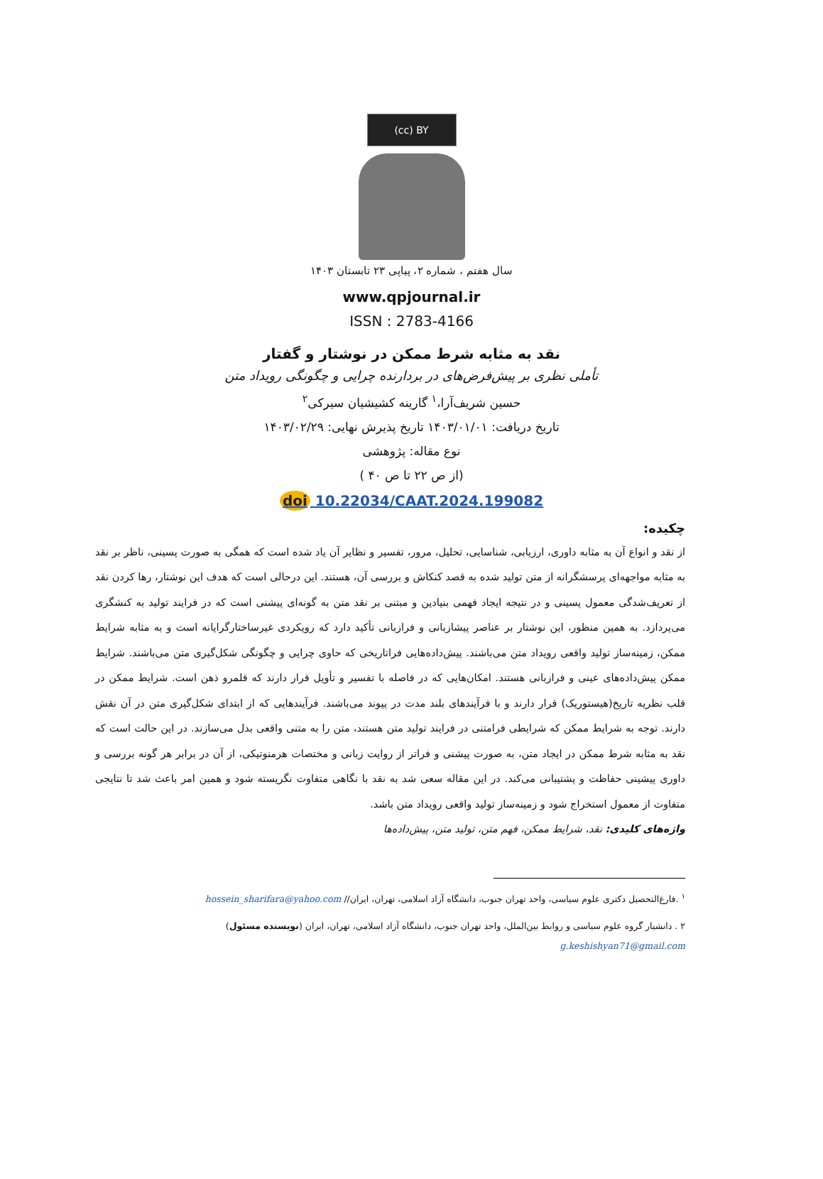(cc) BY
سال هفتم ، شماره ۲، پیاپی ۲۳ تابستان ۱۴۰۳
www.qpjournal.ir
ISSN : 2783-4166
نقد به مثابه شرط ممکن در نوشتار و گفتار
تأملی نظری بر پیش‌فرض‌های در بردارنده چرایی و چگونگی رویداد متن
حسین شریف‌آرا،<sup>۱</sup> گارینه کشیشیان سیرکی<sup>۲</sup>
تاریخ دریافت: ۱۴۰۳/۰۱/۰۱ تاریخ پذیرش نهایی: ۱۴۰۳/۰۲/۲۹
نوع مقاله: پژوهشی
(از ص ۲۲ تا ص ۴۰ )
doi 10.22034/CAAT.2024.199082
چکیده:
از نقد و انواع آن به مثابه داوری، ارزیابی، شناسایی، تحلیل، مرور، تفسیر و نظایر آن یاد شده است که همگی به صورت پسینی، ناظر بر نقد به مثابه مواجهه‌ای پرسشگرانه از متن تولید شده به قصد کنکاش و بررسی آن، هستند. این درحالی است که هدف این نوشتار، رها کردن نقد از تعریف‌شدگی معمول پسینی و در نتیجه ایجاد فهمی بنیادین و مبتنی بر نقد متن به گونه‌ای پیشنی است که در فرایند تولید به کنشگری می‌پردازد. به همین منظور، این نوشتار بر عناصر پیشازبانی و فرازبانی تأکید دارد که رویکردی غیرساختارگرایانه است و به مثابه شرایط ممکن، زمینه‌ساز تولید واقعی رویداد متن می‌باشند. پیش‌داده‌هایی فراتاریخی که حاوی چرایی و چگونگی شکل‌گیری متن می‌باشند. شرایط ممکن پیش‌داده‌های عینی و فرازبانی هستند. امکان‌هایی که در فاصله با تفسیر و تأویل قرار دارند که قلمرو ذهن است. شرایط ممکن در قلب نظریه تاریخ(هیستوریک) قرار دارند و با فرآیندهای بلند مدت در پیوند می‌باشند. فرآیندهایی که از ابتدای شکل‌گیری متن در آن نقش دارند. توجه به شرایط ممکن که شرایطی فرامتنی در فرایند تولید متن هستند، متن را به متنی واقعی بدل می‌سازند. در این حالت است که نقد به مثابه شرط ممکن در ایجاد متن، به صورت پیشنی و فراتر از روایت زبانی و مختصات هرمنوتیکی، از آن در برابر هر گونه بررسی و داوری پیشینی حفاظت و پشتیبانی می‌کند. در این مقاله سعی شد به نقد با نگاهی متفاوت نگریسته شود و همین امر باعث شد تا نتایجی متفاوت از معمول استخراج شود و زمینه‌ساز تولید واقعی رویداد متن باشد.
واژه‌های کلیدی: نقد، شرایط ممکن، فهم متن، تولید متن، پیش‌داده‌ها
<sup>۱</sup> .فارغ‌التحصیل دکتری علوم سیاسی، واحد تهران جنوب، دانشگاه آزاد اسلامی، تهران، ایران// hossein_sharifara@yahoo.com
۲ . دانشیار گروه علوم سیاسی و روابط بین‌الملل، واحد تهران جنوب، دانشگاه آزاد اسلامی، تهران، ایران (نویسنده مسئول)
g.keshishyan71@gmail.com